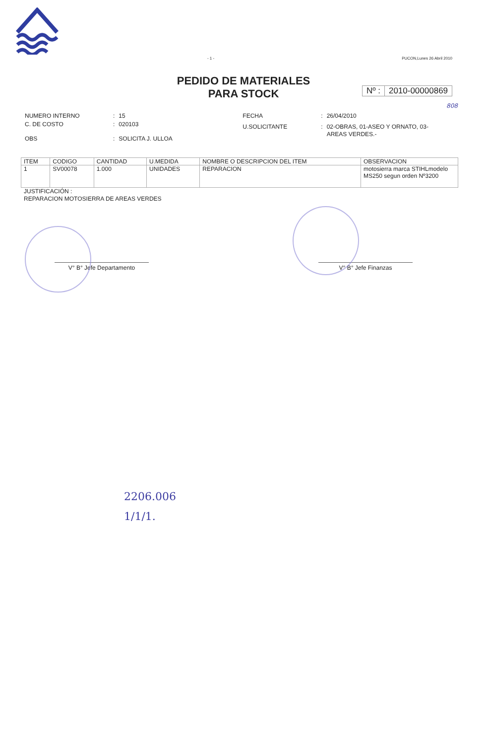- 1 - PUCON,Lunes 26 Abril 2010
PEDIDO DE MATERIALES
PARA STOCK
Nº : 2010-00000869
808
| NUMERO INTERNO | : | 15 |
| C. DE COSTO | : | 020103 |
| OBS | : | SOLICITA J. ULLOA |
| FECHA | : | 26/04/2010 |
| U.SOLICITANTE | : | 02-OBRAS, 01-ASEO Y ORNATO, 03-AREAS VERDES.- |
| ITEM | CODIGO | CANTIDAD | U.MEDIDA | NOMBRE O DESCRIPCION DEL ITEM | OBSERVACION |
| --- | --- | --- | --- | --- | --- |
| 1 | SV00078 | 1.000 | UNIDADES | REPARACION | motosierra marca STIHLmodelo MS250 segun orden Nº3200 |
JUSTIFICACIÓN :
REPARACION MOTOSIERRA DE AREAS VERDES
V° B° Jefe Departamento V° B° Jefe Finanzas
2206.006
1/1/1.